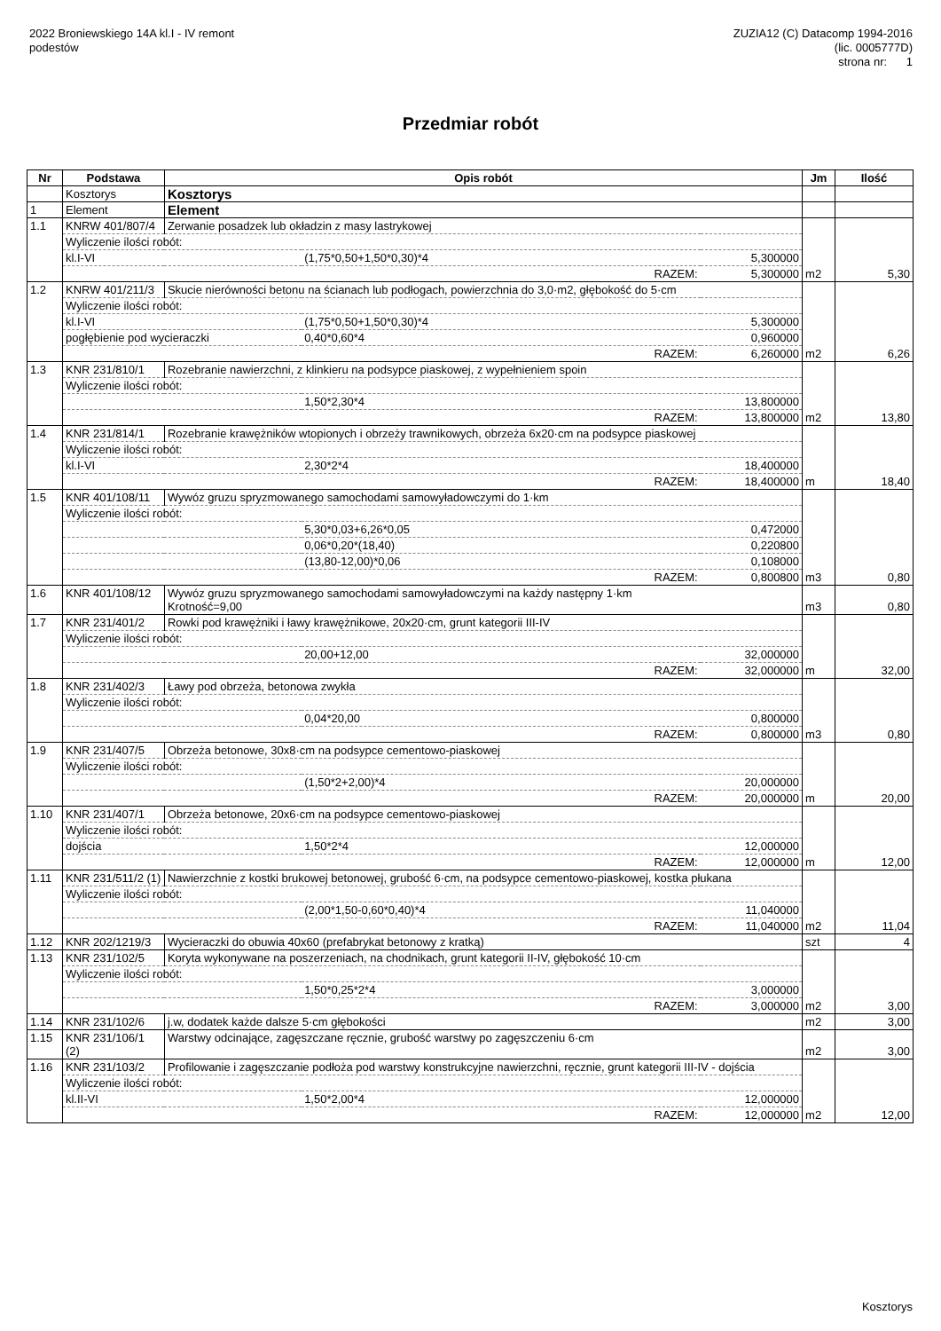2022 Broniewskiego 14A kl.I - IV remont
podestów
ZUZIA12 (C) Datacomp 1994-2016
(lic. 0005777D)
strona nr: 1
Przedmiar robót
| Nr | Podstawa | Opis robót | | | Jm | Ilość |
| --- | --- | --- | --- | --- | --- | --- |
| | Kosztorys | Kosztorys | | | | |
| 1 | Element | Element | | | | |
| 1.1 | KNRW 401/807/4 | Zerwanie posadzek lub okładzin z masy lastrykowej | | | | |
| | Wyliczenie ilości robót: | | | | | |
| | kl.I-VI | | (1,75*0,50+1,50*0,30)*4 | 5,300000 | | |
| | RAZEM: | | | 5,300000 | m2 | 5,30 |
| 1.2 | KNRW 401/211/3 | Skucie nierówności betonu na ścianach lub podłogach, powierzchnia do 3,0·m2, głębokość do 5·cm | | | | |
| | Wyliczenie ilości robót: | | | | | |
| | kl.I-VI | | (1,75*0,50+1,50*0,30)*4 | 5,300000 | | |
| | pogłębienie pod wycieraczki | | 0,40*0,60*4 | 0,960000 | | |
| | RAZEM: | | | 6,260000 | m2 | 6,26 |
| 1.3 | KNR 231/810/1 | Rozebranie nawierzchni, z klinkieru na podsypce piaskowej, z wypełnieniem spoin | | | | |
| | Wyliczenie ilości robót: | | | | | |
| | | | 1,50*2,30*4 | 13,800000 | | |
| | RAZEM: | | | 13,800000 | m2 | 13,80 |
| 1.4 | KNR 231/814/1 | Rozebranie krawężników wtopionych i obrzeży trawnikowych, obrzeża 6x20·cm na podsypce piaskowej | | | | |
| | Wyliczenie ilości robót: | | | | | |
| | kl.I-VI | | 2,30*2*4 | 18,400000 | | |
| | RAZEM: | | | 18,400000 | m | 18,40 |
| 1.5 | KNR 401/108/11 | Wywóz gruzu spryzmowanego samochodami samowyładowczymi do 1·km | | | | |
| | Wyliczenie ilości robót: | | | | | |
| | | | 5,30*0,03+6,26*0,05 | 0,472000 | | |
| | | | 0,06*0,20*(18,40) | 0,220800 | | |
| | | | (13,80-12,00)*0,06 | 0,108000 | | |
| | RAZEM: | | | 0,800800 | m3 | 0,80 |
| 1.6 | KNR 401/108/12 | Wywóz gruzu spryzmowanego samochodami samowyładowczymi na każdy następny 1·km Krotność=9,00 | | | m3 | 0,80 |
| 1.7 | KNR 231/401/2 | Rowki pod krawężniki i ławy krawężnikowe, 20x20·cm, grunt kategorii III-IV | | | | |
| | Wyliczenie ilości robót: | | | | | |
| | | | 20,00+12,00 | 32,000000 | | |
| | RAZEM: | | | 32,000000 | m | 32,00 |
| 1.8 | KNR 231/402/3 | Ławy pod obrzeża, betonowa zwykła | | | | |
| | Wyliczenie ilości robót: | | | | | |
| | | | 0,04*20,00 | 0,800000 | | |
| | RAZEM: | | | 0,800000 | m3 | 0,80 |
| 1.9 | KNR 231/407/5 | Obrzeża betonowe, 30x8·cm na podsypce cementowo-piaskowej | | | | |
| | Wyliczenie ilości robót: | | | | | |
| | | | (1,50*2+2,00)*4 | 20,000000 | | |
| | RAZEM: | | | 20,000000 | m | 20,00 |
| 1.10 | KNR 231/407/1 | Obrzeża betonowe, 20x6·cm na podsypce cementowo-piaskowej | | | | |
| | Wyliczenie ilości robót: | | | | | |
| | dojścia | | 1,50*2*4 | 12,000000 | | |
| | RAZEM: | | | 12,000000 | m | 12,00 |
| 1.11 | KNR 231/511/2 (1) | Nawierzchnie z kostki brukowej betonowej, grubość 6·cm, na podsypce cementowo-piaskowej, kostka płukana | | | | |
| | Wyliczenie ilości robót: | | | | | |
| | | | (2,00*1,50-0,60*0,40)*4 | 11,040000 | | |
| | RAZEM: | | | 11,040000 | m2 | 11,04 |
| 1.12 | KNR 202/1219/3 | Wycieraczki do obuwia 40x60 (prefabrykat betonowy z kratką) | | | szt | 4 |
| 1.13 | KNR 231/102/5 | Koryta wykonywane na poszerzeniach, na chodnikach, grunt kategorii II-IV, głębokość 10·cm | | | | |
| | Wyliczenie ilości robót: | | | | | |
| | | | 1,50*0,25*2*4 | 3,000000 | | |
| | RAZEM: | | | 3,000000 | m2 | 3,00 |
| 1.14 | KNR 231/102/6 | j.w, dodatek każde dalsze 5·cm głębokości | | | m2 | 3,00 |
| 1.15 | KNR 231/106/1 (2) | Warstwy odcinające, zagęszczane ręcznie, grubość warstwy po zagęszczeniu 6·cm | | | m2 | 3,00 |
| 1.16 | KNR 231/103/2 | Profilowanie i zagęszczanie podłoża pod warstwy konstrukcyjne nawierzchni, ręcznie, grunt kategorii III-IV - dojścia | | | | |
| | Wyliczenie ilości robót: | | | | | |
| | kl.II-VI | | 1,50*2,00*4 | 12,000000 | | |
| | RAZEM: | | | 12,000000 | m2 | 12,00 |
Kosztorys